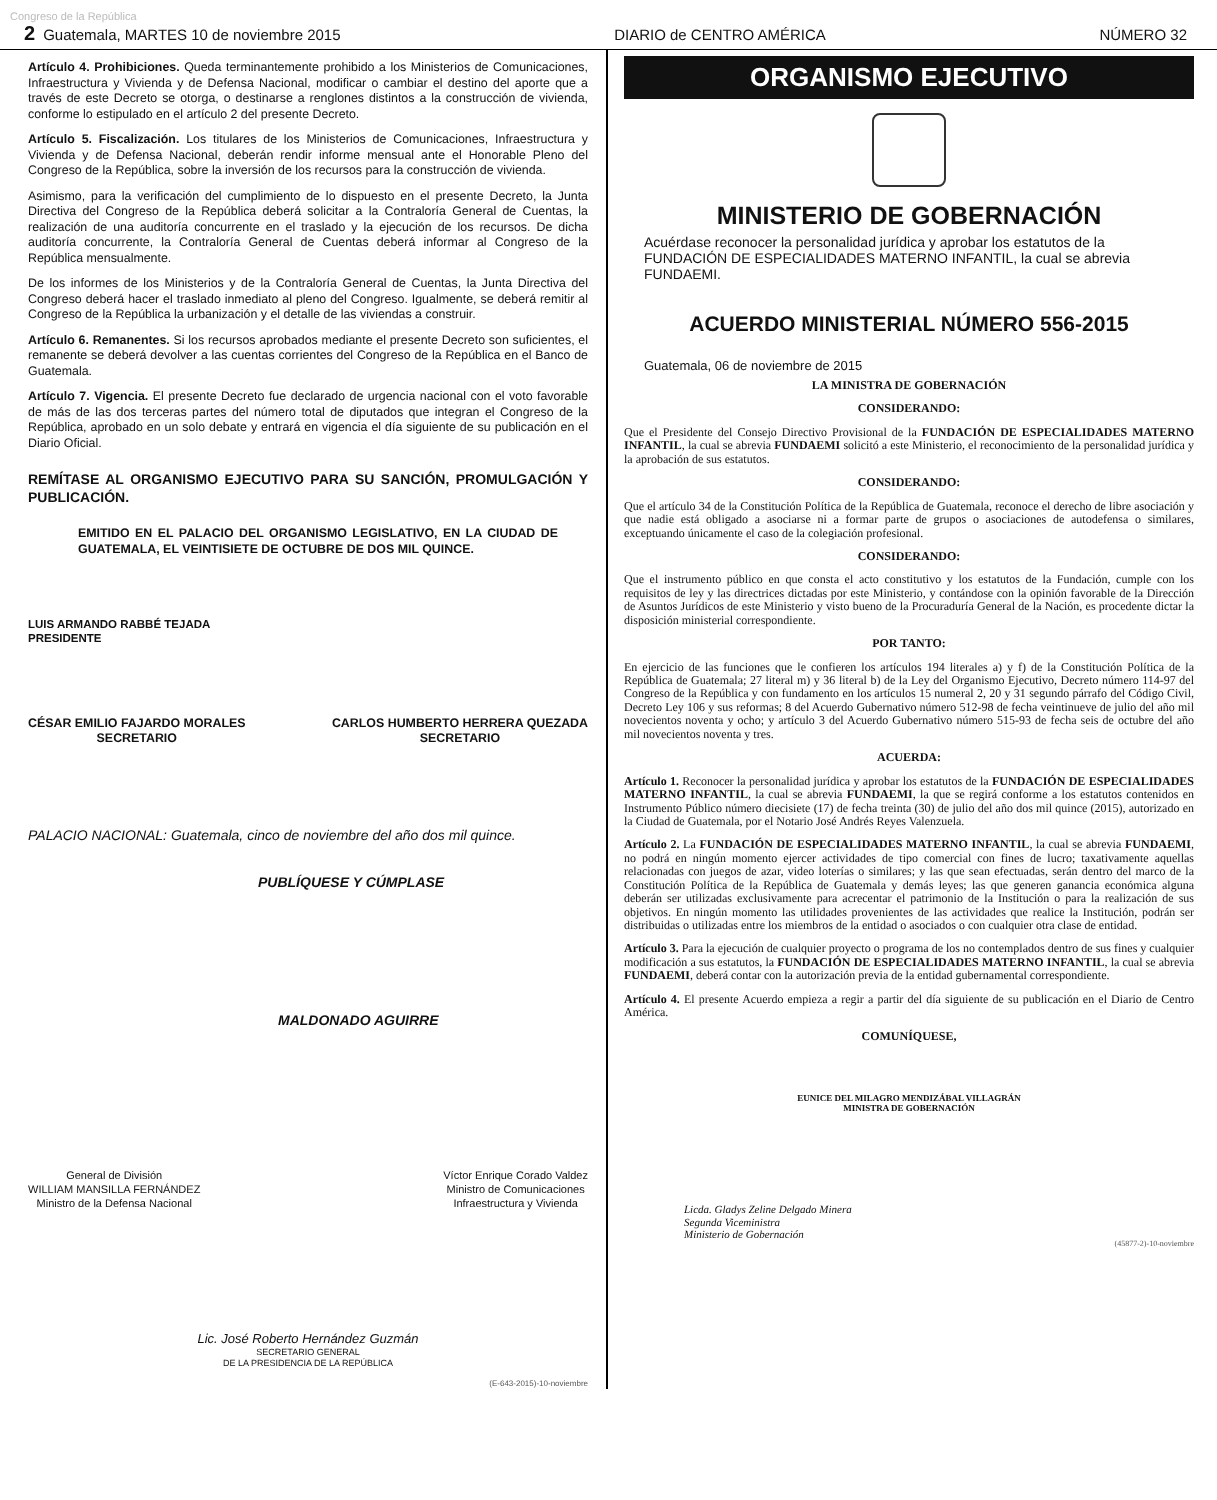Congreso de la República
2 Guatemala, MARTES 10 de noviembre 2015 DIARIO de CENTRO AMÉRICA NÚMERO 32
Artículo 4. Prohibiciones. Queda terminantemente prohibido a los Ministerios de Comunicaciones, Infraestructura y Vivienda y de Defensa Nacional, modificar o cambiar el destino del aporte que a través de este Decreto se otorga, o destinarse a renglones distintos a la construcción de vivienda, conforme lo estipulado en el artículo 2 del presente Decreto.
Artículo 5. Fiscalización. Los titulares de los Ministerios de Comunicaciones, Infraestructura y Vivienda y de Defensa Nacional, deberán rendir informe mensual ante el Honorable Pleno del Congreso de la República, sobre la inversión de los recursos para la construcción de vivienda.
Asimismo, para la verificación del cumplimiento de lo dispuesto en el presente Decreto, la Junta Directiva del Congreso de la República deberá solicitar a la Contraloría General de Cuentas, la realización de una auditoría concurrente en el traslado y la ejecución de los recursos. De dicha auditoría concurrente, la Contraloría General de Cuentas deberá informar al Congreso de la República mensualmente.
De los informes de los Ministerios y de la Contraloría General de Cuentas, la Junta Directiva del Congreso deberá hacer el traslado inmediato al pleno del Congreso. Igualmente, se deberá remitir al Congreso de la República la urbanización y el detalle de las viviendas a construir.
Artículo 6. Remanentes. Si los recursos aprobados mediante el presente Decreto son suficientes, el remanente se deberá devolver a las cuentas corrientes del Congreso de la República en el Banco de Guatemala.
Artículo 7. Vigencia. El presente Decreto fue declarado de urgencia nacional con el voto favorable de más de las dos terceras partes del número total de diputados que integran el Congreso de la República, aprobado en un solo debate y entrará en vigencia el día siguiente de su publicación en el Diario Oficial.
REMÍTASE AL ORGANISMO EJECUTIVO PARA SU SANCIÓN, PROMULGACIÓN Y PUBLICACIÓN.
EMITIDO EN EL PALACIO DEL ORGANISMO LEGISLATIVO, EN LA CIUDAD DE GUATEMALA, EL VEINTISIETE DE OCTUBRE DE DOS MIL QUINCE.
LUIS ARMANDO RABBÉ TEJADA
PRESIDENTE
CÉSAR EMILIO FAJARDO MORALES
SECRETARIO CARLOS HUMBERTO HERRERA QUEZADA
SECRETARIO
PALACIO NACIONAL: Guatemala, cinco de noviembre del año dos mil quince.
PUBLÍQUESE Y CÚMPLASE
MALDONADO AGUIRRE
General de División
WILLIAM MANSILLA FERNÁNDEZ
Ministro de la Defensa Nacional Víctor Enrique Corado Valdez
Ministro de Comunicaciones
Infraestructura y Vivienda
Lic. José Roberto Hernández Guzmán
SECRETARIO GENERAL
DE LA PRESIDENCIA DE LA REPÚBLICA
(E-643-2015)-10-noviembre
ORGANISMO EJECUTIVO
MINISTERIO DE GOBERNACIÓN
Acuérdase reconocer la personalidad jurídica y aprobar los estatutos de la FUNDACIÓN DE ESPECIALIDADES MATERNO INFANTIL, la cual se abrevia FUNDAEMI.
ACUERDO MINISTERIAL NÚMERO 556-2015
Guatemala, 06 de noviembre de 2015
LA MINISTRA DE GOBERNACIÓN
CONSIDERANDO:
Que el Presidente del Consejo Directivo Provisional de la FUNDACIÓN DE ESPECIALIDADES MATERNO INFANTIL, la cual se abrevia FUNDAEMI solicitó a este Ministerio, el reconocimiento de la personalidad jurídica y la aprobación de sus estatutos.
CONSIDERANDO:
Que el artículo 34 de la Constitución Política de la República de Guatemala, reconoce el derecho de libre asociación y que nadie está obligado a asociarse ni a formar parte de grupos o asociaciones de autodefensa o similares, exceptuando únicamente el caso de la colegiación profesional.
CONSIDERANDO:
Que el instrumento público en que consta el acto constitutivo y los estatutos de la Fundación, cumple con los requisitos de ley y las directrices dictadas por este Ministerio, y contándose con la opinión favorable de la Dirección de Asuntos Jurídicos de este Ministerio y visto bueno de la Procuraduría General de la Nación, es procedente dictar la disposición ministerial correspondiente.
POR TANTO:
En ejercicio de las funciones que le confieren los artículos 194 literales a) y f) de la Constitución Política de la República de Guatemala; 27 literal m) y 36 literal b) de la Ley del Organismo Ejecutivo, Decreto número 114-97 del Congreso de la República y con fundamento en los artículos 15 numeral 2, 20 y 31 segundo párrafo del Código Civil, Decreto Ley 106 y sus reformas; 8 del Acuerdo Gubernativo número 512-98 de fecha veintinueve de julio del año mil novecientos noventa y ocho; y artículo 3 del Acuerdo Gubernativo número 515-93 de fecha seis de octubre del año mil novecientos noventa y tres.
ACUERDA:
Artículo 1. Reconocer la personalidad jurídica y aprobar los estatutos de la FUNDACIÓN DE ESPECIALIDADES MATERNO INFANTIL, la cual se abrevia FUNDAEMI, la que se regirá conforme a los estatutos contenidos en Instrumento Público número diecisiete (17) de fecha treinta (30) de julio del año dos mil quince (2015), autorizado en la Ciudad de Guatemala, por el Notario José Andrés Reyes Valenzuela.
Artículo 2. La FUNDACIÓN DE ESPECIALIDADES MATERNO INFANTIL, la cual se abrevia FUNDAEMI, no podrá en ningún momento ejercer actividades de tipo comercial con fines de lucro; taxativamente aquellas relacionadas con juegos de azar, video loterías o similares; y las que sean efectuadas, serán dentro del marco de la Constitución Política de la República de Guatemala y demás leyes; las que generen ganancia económica alguna deberán ser utilizadas exclusivamente para acrecentar el patrimonio de la Institución o para la realización de sus objetivos. En ningún momento las utilidades provenientes de las actividades que realice la Institución, podrán ser distribuidas o utilizadas entre los miembros de la entidad o asociados o con cualquier otra clase de entidad.
Artículo 3. Para la ejecución de cualquier proyecto o programa de los no contemplados dentro de sus fines y cualquier modificación a sus estatutos, la FUNDACIÓN DE ESPECIALIDADES MATERNO INFANTIL, la cual se abrevia FUNDAEMI, deberá contar con la autorización previa de la entidad gubernamental correspondiente.
Artículo 4. El presente Acuerdo empieza a regir a partir del día siguiente de su publicación en el Diario de Centro América.
COMUNÍQUESE,
EUNICE DEL MILAGRO MENDIZÁBAL VILLAGRÁN
MINISTRA DE GOBERNACIÓN
Licda. Gladys Zeline Delgado Minera
Segunda Viceministra
Ministerio de Gobernación
(45877-2)-10-noviembre